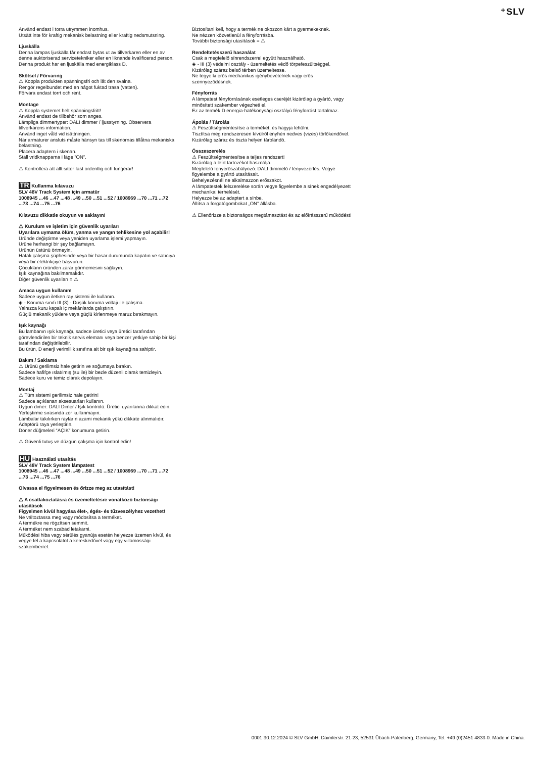⁺SLV
Använd endast i torra utrymmen inomhus.
Utsätt inte för kraftig mekanisk belastning eller kraftig nedsmutsning.
Ljuskälla
Denna lampas ljuskälla får endast bytas ut av tillverkaren eller en av denne auktoriserad servicetekniker eller en liknande kvalificerad person.
Denna produkt har en ljuskälla med energiklass D.
Skötsel / Förvaring
⚠ Koppla produkten spänningsfri och låt den svalna.
Rengör regelbundet med en något fuktad trasa (vatten).
Förvara endast torrt och rent.
Montage
⚠ Koppla systemet helt spänningsfritt!
Använd endast de tillbehör som anges.
Lämpliga dimmertyper: DALI dimmer / ljusstyrning. Observera tillverkarens information.
Använd inget våld vid isättningen.
När armaturer ansluts måste hänsyn tas till skenornas tillåtna mekaniska belastning.
Placera adaptern i skenan.
Ställ vridknapparna i läge ”ON”.
⚠ Kontrollera att allt sitter fast ordentlig och fungerar!
TR Kullanma kılavuzu
SLV 48V Track System için armatür
1008945 ...46 ...47 ...48 ...49 ...50 ...51 ...52 / 1008969 ...70 ...71 ...72 ...73 ...74 ...75 ...76
Kılavuzu dikkatle okuyun ve saklayın!
⚠ Kurulum ve işletim için güvenlik uyarıları
Uyarılara uymama ölüm, yanma ve yangın tehlikesine yol açabilir!
Üründe değiştirme veya yeniden uyarlama işlemi yapmayın.
Ürüne herhangi bir şey bağlamayın.
Ürünün üstünü örtmeyin.
Hatalı çalışma şüphesinde veya bir hasar durumunda kapatın ve satıcıya veya bir elektrikçiye başvurun.
Çocukların üründen zarar görmemesini sağlayın.
Işık kaynağına bakılmamalıdır.
Diğer güvenlik uyarıları = ⚠
Amaca uygun kullanım
Sadece uygun iletken ray sistemi ile kullanın.
◈ - Koruma sınıfı III (3) - Düşük koruma voltajı ile çalışma.
Yalnızca kuru kapalı iç mekânlarda çalıştırın.
Güçlü mekanik yüklere veya güçlü kirlenmeye maruz bırakmayın.
Işık kaynağı
Bu lambanın ışık kaynağı, sadece üretici veya üretici tarafından görevlendirilen bir teknik servis elemanı veya benzer yetkiye sahip bir kişi tarafından değiştirilebilir.
Bu ürün, D enerji verimlilik sınıfına ait bir ışık kaynağına sahiptir.
Bakım / Saklama
⚠ Ürünü gerilimsiz hale getirin ve soğumaya bırakın.
Sadece hafifçe ıslatılmış (su ile) bir bezle düzenli olarak temizleyin.
Sadece kuru ve temiz olarak depolayın.
Montaj
⚠ Tüm sistemi gerilimsiz hale getirin!
Sadece açıklanan aksesuarları kullanın.
Uygun dimer: DALI Dimer / Işık kontrolü. Üretici uyarılarına dikkat edin.
Yerleştirme sırasında zor kullanmayın.
Lambalar takılırken rayların azami mekanik yükü dikkate alınmalıdır.
Adaptörü raya yerleştirin.
Döner düğmeleri “AÇIK” konumuna getirin.
⚠ Güvenli tutuş ve düzgün çalışma için kontrol edin!
HU Használati utasítás
SLV 48V Track System lámpatest
1008945 ...46 ...47 ...48 ...49 ...50 ...51 ...52 / 1008969 ...70 ...71 ...72 ...73 ...74 ...75 ...76
Olvassa el figyelmesen és őrizze meg az utasítást!
⚠ A csatlakoztatásra és üzemeltetésre vonatkozó biztonsági utasítások
Figyelmen kívül hagyása élet-, égés- és tűzveszélyhez vezethet!
Ne változtassa meg vagy módosítsa a terméket.
A termékre ne rögzítsen semmit.
A terméket nem szabad letakarni.
Működési hiba vagy sérülés gyanúja esetén helyezze üzemen kívül, és vegye fel a kapcsolatot a kereskedővel vagy egy villamossági szakemberrel.
Biztosítani kell, hogy a termék ne okozzon kárt a gyermekeknek.
Ne nézzen közvetlenül a fényforrásba.
További biztonsági utasítások = ⚠
Rendeltetésszerű használat
Csak a megfelelő sínrendszerrel együtt használható.
◈ - III (3) védelmi osztály - üzemeltetés védő törpefeszültséggel.
Kizárólag száraz belső térben üzemeltesse.
Ne tegye ki erős mechanikus igénybevételnek vagy erős szennyeződésnek.
Fényforrás
A lámpatest fényforrásának esetleges cseréjét kizárólag a gyártó, vagy minősített szakember végezheti el.
Ez az termék D energia-hatékonysági osztályú fényforrást tartalmaz.
Ápolás / Tárolás
⚠ Feszültségmentesítse a terméket, és hagyja lehűlni.
Tisztítsa meg rendszeresen kívülről enyhén nedves (vizes) törlőkendővel.
Kizárólag száraz és tiszta helyen tárolandó.
Összeszerelés
⚠ Feszültségmentesítse a teljes rendszert!
Kizárólag a leírt tartozékot használja.
Megfelelő fényerőszabályozó: DALI dimmelő / fényvezérlés. Vegye figyelembe a gyártó utasításait.
Behelyezésnél ne alkalmazzon erőszakot.
A lámpatestek felszerelése során vegye figyelembe a sínek engedélyezett mechanikai terhelését.
Helyezze be az adaptert a sínbe.
Állítsa a forgatógombokat „ON” állásba.
⚠ Ellenőrizze a biztonságos megtámasztást és az előírásszerű működést!
0001 30.12.2024 © SLV GmbH, Daimlerstr. 21-23, 52531 Übach-Palenberg, Germany, Tel. +49 (0)2451 4833-0. Made in China.